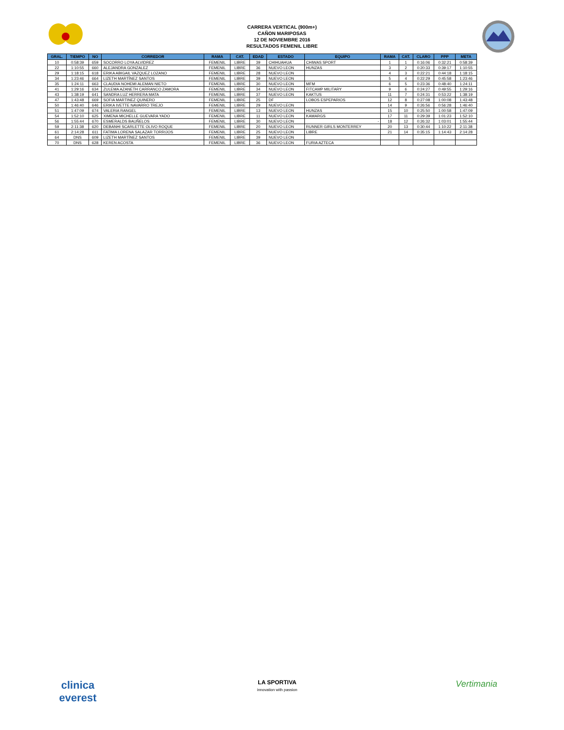CARRERA VERTICAL (900m+)
CAÑON MARIPOSAS
12 DE NOVIEMBRE 2016
RESULTADOS FEMENIL LIBRE
| GRAL. | TIEMPO | NO | CORREDOR | RAMA | CAT. | EDAD | ESTADO | EQUIPO | RAMA | CAT. | CLARO | PPP | META |
| --- | --- | --- | --- | --- | --- | --- | --- | --- | --- | --- | --- | --- | --- |
| 10 | 0:58:39 | 659 | SOCORRO LOYA ALVIDREZ | FEMENIL | LIBRE | 39 | CHIHUAHUA | CHIWAS SPORT | 1 | 1 | 0:16:06 | 0:32:21 | 0:58:39 |
| 22 | 1:10:55 | 660 | ALEJANDRA GONZALEZ | FEMENIL | LIBRE | 36 | NUEVO LEON | HUNZAS | 3 | 2 | 0:20:33 | 0:39:17 | 1:10:55 |
| 29 | 1:18:15 | 618 | ERIKA ABIGAIL VAZQUEZ LOZANO | FEMENIL | LIBRE | 28 | NUEVO LEON | | 4 | 3 | 0:22:21 | 0:44:18 | 1:18:15 |
| 34 | 1:23:46 | 664 | LIZETH MARTÍNEZ SANTOS | FEMENIL | LIBRE | 39 | NUEVO LEON | | 5 | 4 | 0:22:29 | 0:45:58 | 1:23:46 |
| 35 | 1:24:11 | 663 | CLAUDIA NOHEMI ALEMAN NIETO | FEMENIL | LIBRE | 30 | NUEVO LEON | MFM | 6 | 5 | 0:23:36 | 0:48:40 | 1:24:11 |
| 41 | 1:29:16 | 634 | ZULEMA AZANETH CARRANCO ZAMORA | FEMENIL | LIBRE | 34 | NUEVO LEON | FITCAMP MILITARY | 9 | 6 | 0:24:27 | 0:49:55 | 1:29:16 |
| 43 | 1:38:19 | 641 | SANDRA LUZ HERRERA MATA | FEMENIL | LIBRE | 37 | NUEVO LEON | KAKTUS | 11 | 7 | 0:24:31 | 0:53:22 | 1:38:19 |
| 47 | 1:43:48 | 669 | SOFIA MARTINEZ QUINERO | FEMENIL | LIBRE | 25 | DF | LOBOS ESPEPARIOS | 12 | 8 | 0:27:08 | 1:00:08 | 1:43:48 |
| 50 | 1:46:40 | 646 | ERIKA IVETTE NAVARRO TREJO | FEMENIL | LIBRE | 29 | NUEVO LEON | | 14 | 9 | 0:26:56 | 0:56:28 | 1:46:40 |
| 51 | 1:47:09 | 674 | VALERIA RANGEL | FEMENIL | LIBRE | 13 | NUEVO LEON | HUNZAS | 15 | 10 | 0:25:50 | 1:00:58 | 1:47:09 |
| 54 | 1:52:10 | 625 | XIMENA MICHELLE GUEVARA YADO | FEMENIL | LIBRE | 11 | NUEVO LEON | KAMARGS | 17 | 11 | 0:29:39 | 1:01:23 | 1:52:10 |
| 56 | 1:55:44 | 670 | ESMERALDS BAUÑELOS | FEMENIL | LIBRE | 30 | NUEVO LEON | - | 18 | 12 | 0:26:32 | 1:03:01 | 1:55:44 |
| 59 | 2:11:38 | 620 | DEBANHI SCARLETTE OLIVO ROQUE | FEMENIL | LIBRE | 20 | NUEVO LEON | RUNNER GIRLS MONTERREY | 20 | 13 | 0:30:44 | 1:10:22 | 2:11:38 |
| 61 | 2:14:28 | 611 | FATIMA LORENA SALAZAR TORRIJOS | FEMENIL | LIBRE | 25 | NUEVO LEON | LIBRE | 21 | 14 | 0:35:15 | 1:14:43 | 2:14:28 |
| 64 | DNS | 609 | LIZETH MARTÍNEZ SANTOS | FEMENIL | LIBRE | 39 | NUEVO LEON | | | | | | |
| 70 | DNS | 628 | KEREN ACOSTA | FEMENIL | LIBRE | 36 | NUEVO LEON | FURIA AZTECA | | | | | |
clinica
everest
LA SPORTIVA
innovation with passion
Vertimania